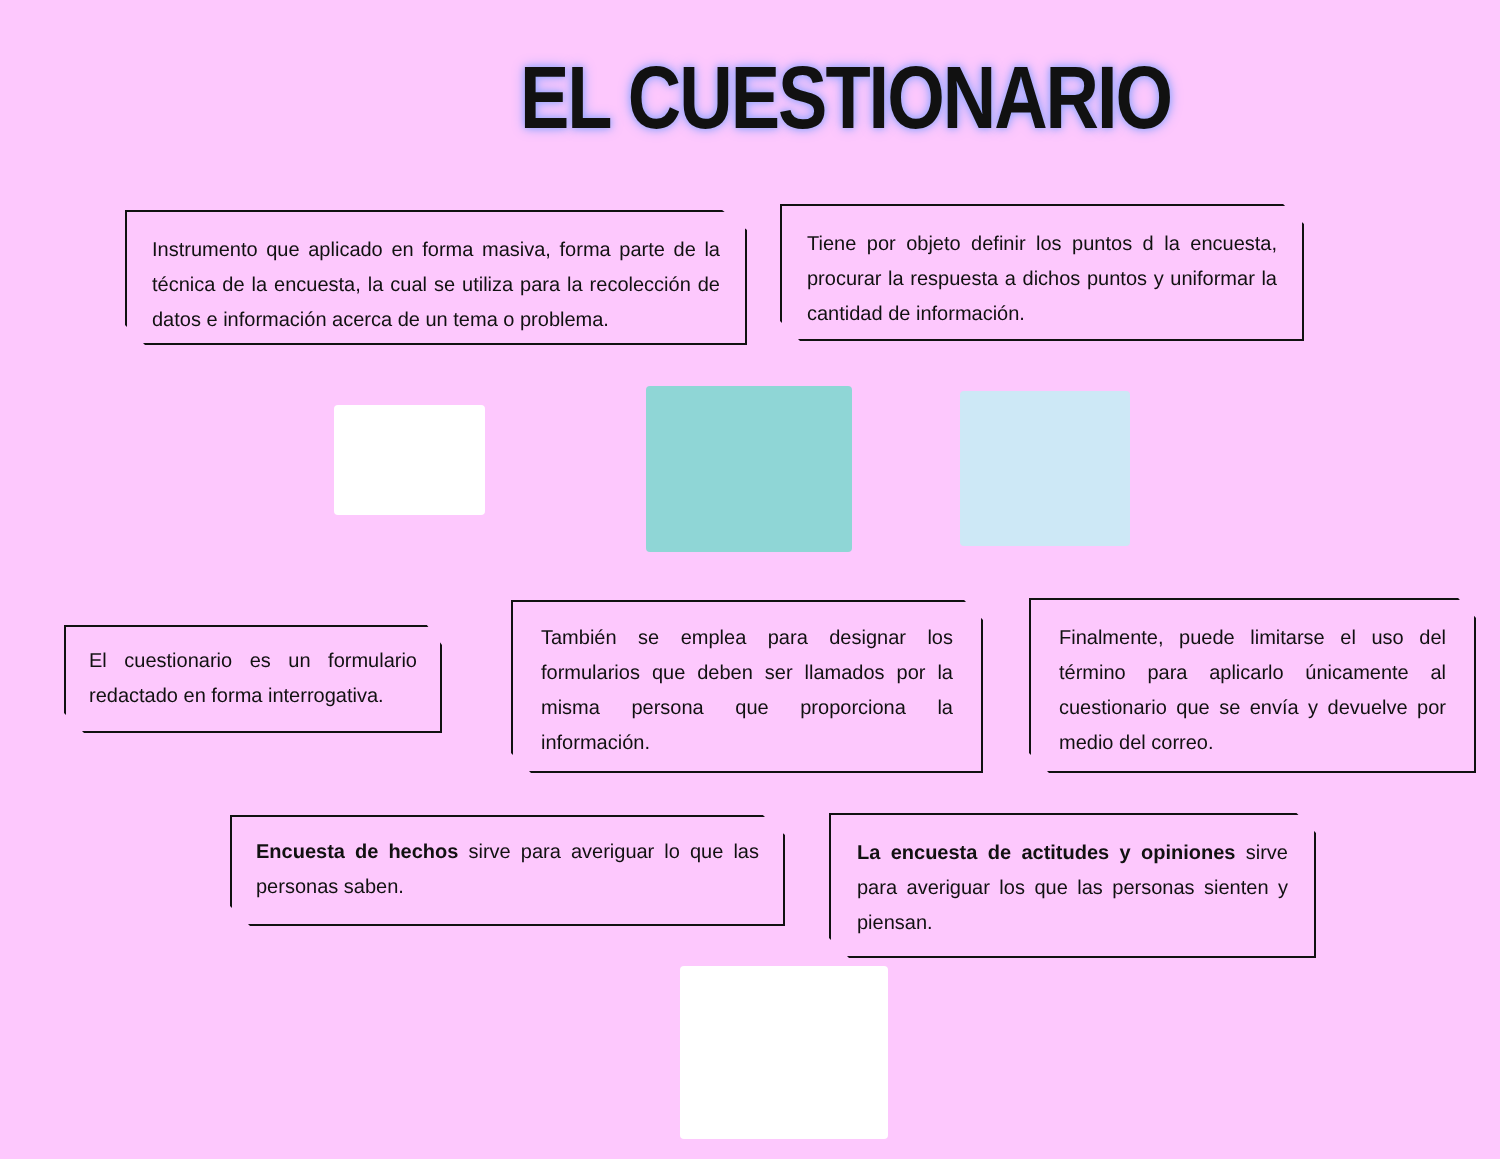EL CUESTIONARIO
Instrumento que aplicado en forma masiva, forma parte de la técnica de la encuesta, la cual se utiliza para la recolección de datos e información acerca de un tema o problema.
Tiene por objeto definir los puntos d la encuesta, procurar la respuesta a dichos puntos y uniformar la cantidad de información.
El cuestionario es un formulario redactado en forma interrogativa.
También se emplea para designar los formularios que deben ser llamados por la misma persona que proporciona la información.
Finalmente, puede limitarse el uso del término para aplicarlo únicamente al cuestionario que se envía y devuelve por medio del correo.
Encuesta de hechos sirve para averiguar lo que las personas saben.
La encuesta de actitudes y opiniones sirve para averiguar los que las personas sienten y piensan.